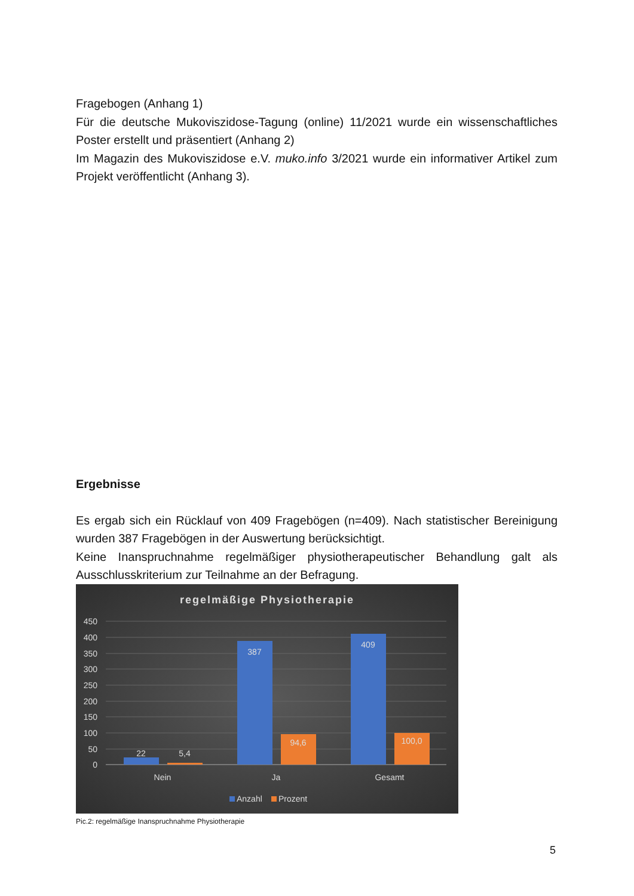Fragebogen (Anhang 1)
Für die deutsche Mukoviszidose-Tagung (online) 11/2021 wurde ein wissenschaftliches Poster erstellt und präsentiert (Anhang 2)
Im Magazin des Mukoviszidose e.V. muko.info 3/2021 wurde ein informativer Artikel zum Projekt veröffentlicht (Anhang 3).
Ergebnisse
Es ergab sich ein Rücklauf von 409 Fragebögen (n=409). Nach statistischer Bereinigung wurden 387 Fragebögen in der Auswertung berücksichtigt.
Keine Inanspruchnahme regelmäßiger physiotherapeutischer Behandlung galt als Ausschlusskriterium zur Teilnahme an der Befragung.
regelmäßige Physiotherapie
450
400
350
300
250
200
150
100
50
0
22
5,4
387
94,6
409
100,0
Nein
Ja
Gesamt
Anzahl
Prozent
Pic.2: regelmäßige Inanspruchnahme Physiotherapie
5